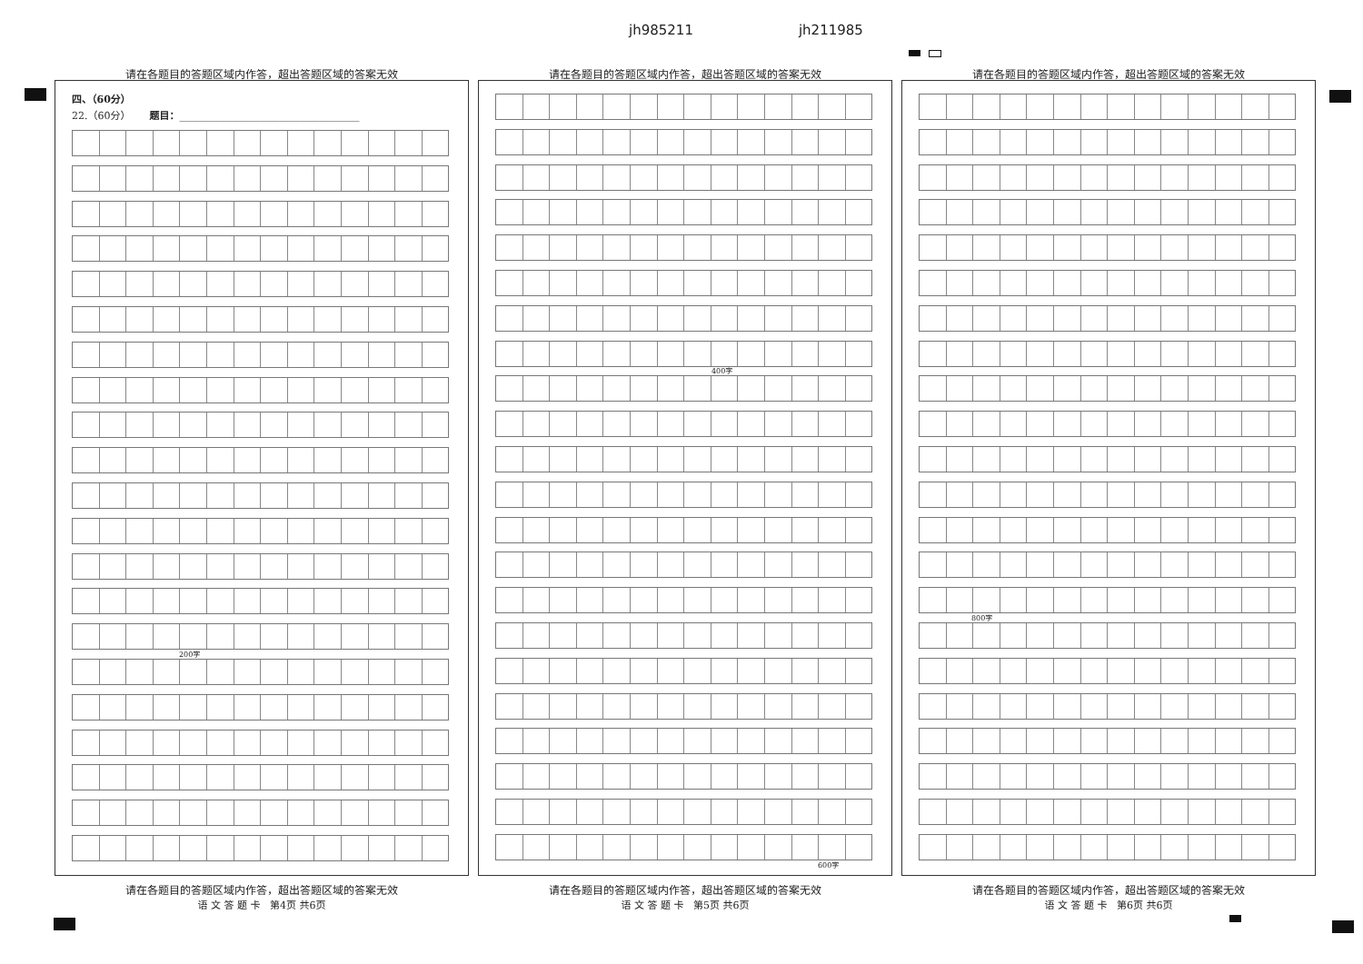jh985211 jh211985
请在各题目的答题区域内作答，超出答题区域的答案无效
四、（60分）
22.（60分） 题目：____________________________________
200字
请在各题目的答题区域内作答，超出答题区域的答案无效
语 文 答 题 卡 第4页 共6页
请在各题目的答题区域内作答，超出答题区域的答案无效
400字
600字
请在各题目的答题区域内作答，超出答题区域的答案无效
语 文 答 题 卡 第5页 共6页
请在各题目的答题区域内作答，超出答题区域的答案无效
800字
请在各题目的答题区域内作答，超出答题区域的答案无效
语 文 答 题 卡 第6页 共6页